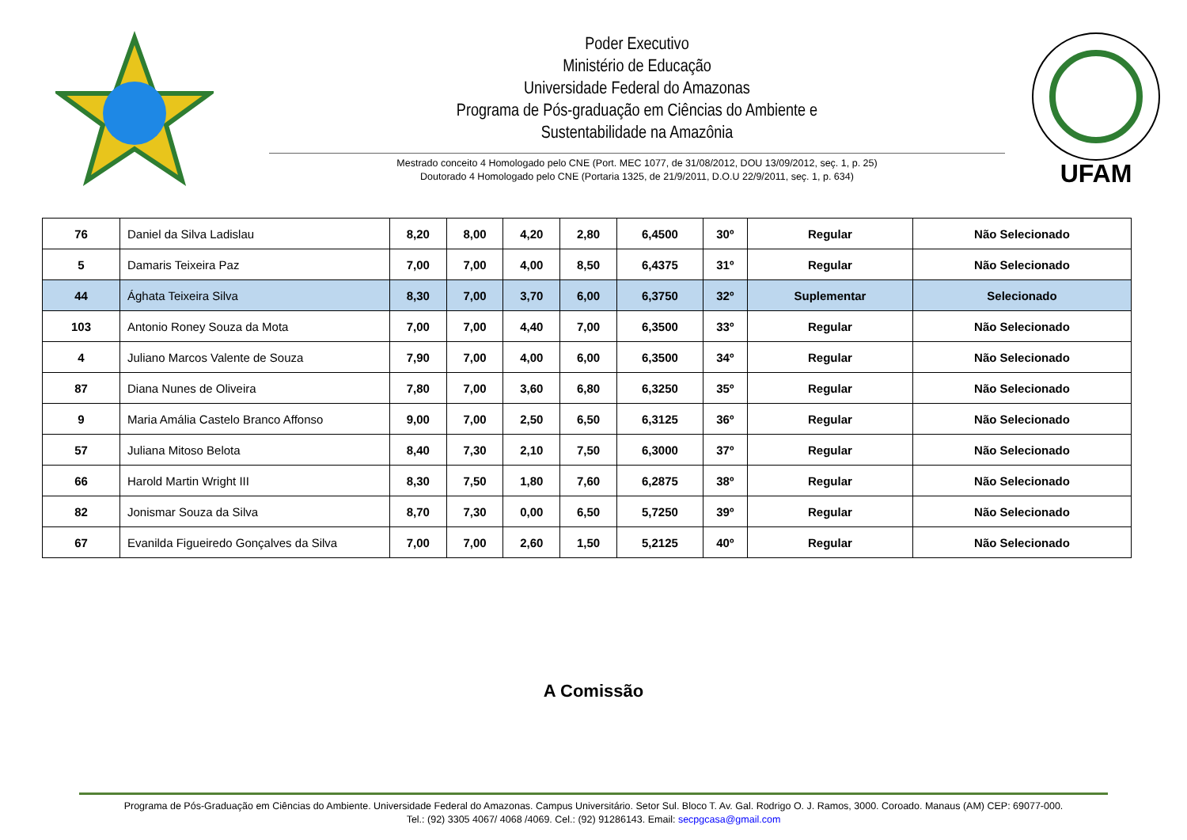Poder Executivo
Ministério de Educação
Universidade Federal do Amazonas
Programa de Pós-graduação em Ciências do Ambiente e
Sustentabilidade na Amazônia
Mestrado conceito 4 Homologado pelo CNE (Port. MEC 1077, de 31/08/2012, DOU 13/09/2012, seç. 1, p. 25)
Doutorado 4 Homologado pelo CNE (Portaria 1325, de 21/9/2011, D.O.U 22/9/2011, seç. 1, p. 634)
UFAM
| 76 | Daniel da Silva Ladislau | 8,20 | 8,00 | 4,20 | 2,80 | 6,4500 | 30º | Regular | Não Selecionado |
| 5 | Damaris Teixeira Paz | 7,00 | 7,00 | 4,00 | 8,50 | 6,4375 | 31º | Regular | Não Selecionado |
| 44 | Ághata Teixeira Silva | 8,30 | 7,00 | 3,70 | 6,00 | 6,3750 | 32º | Suplementar | Selecionado |
| 103 | Antonio Roney Souza da Mota | 7,00 | 7,00 | 4,40 | 7,00 | 6,3500 | 33º | Regular | Não Selecionado |
| 4 | Juliano Marcos Valente de Souza | 7,90 | 7,00 | 4,00 | 6,00 | 6,3500 | 34º | Regular | Não Selecionado |
| 87 | Diana Nunes de Oliveira | 7,80 | 7,00 | 3,60 | 6,80 | 6,3250 | 35º | Regular | Não Selecionado |
| 9 | Maria Amália Castelo Branco Affonso | 9,00 | 7,00 | 2,50 | 6,50 | 6,3125 | 36º | Regular | Não Selecionado |
| 57 | Juliana Mitoso Belota | 8,40 | 7,30 | 2,10 | 7,50 | 6,3000 | 37º | Regular | Não Selecionado |
| 66 | Harold Martin Wright III | 8,30 | 7,50 | 1,80 | 7,60 | 6,2875 | 38º | Regular | Não Selecionado |
| 82 | Jonismar Souza da Silva | 8,70 | 7,30 | 0,00 | 6,50 | 5,7250 | 39º | Regular | Não Selecionado |
| 67 | Evanilda Figueiredo Gonçalves da Silva | 7,00 | 7,00 | 2,60 | 1,50 | 5,2125 | 40º | Regular | Não Selecionado |
A Comissão
Programa de Pós-Graduação em Ciências do Ambiente. Universidade Federal do Amazonas. Campus Universitário. Setor Sul. Bloco T. Av. Gal. Rodrigo O. J. Ramos, 3000. Coroado. Manaus (AM) CEP: 69077-000.
Tel.: (92) 3305 4067/ 4068 /4069. Cel.: (92) 91286143. Email: secpgcasa@gmail.com